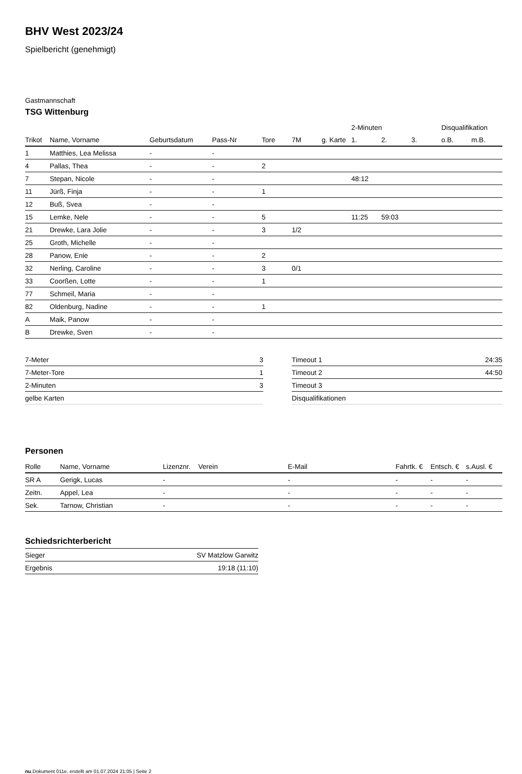BHV West 2023/24
Spielbericht (genehmigt)
Gastmannschaft
TSG Wittenburg
| | | | | | | | 2-Minuten | | | Disqualifikation | |
| --- | --- | --- | --- | --- | --- | --- | --- | --- | --- | --- | --- |
| Trikot | Name, Vorname | Geburtsdatum | Pass-Nr | Tore | 7M | g. Karte | 1. | 2. | 3. | o.B. | m.B. |
| 1 | Matthies, Lea Melissa | - | - | | | | | | | | |
| 4 | Pallas, Thea | - | - | 2 | | | | | | | |
| 7 | Stepan, Nicole | - | - | | | | 48:12 | | | | |
| 11 | Jürß, Finja | - | - | 1 | | | | | | | |
| 12 | Buß, Svea | - | - | | | | | | | | |
| 15 | Lemke, Nele | - | - | 5 | | | 11:25 | 59:03 | | | |
| 21 | Drewke, Lara Jolie | - | - | 3 | 1/2 | | | | | | |
| 25 | Groth, Michelle | - | - | | | | | | | | |
| 28 | Panow, Enie | - | - | 2 | | | | | | | |
| 32 | Nerling, Caroline | - | - | 3 | 0/1 | | | | | | |
| 33 | Coorßen, Lotte | - | - | 1 | | | | | | | |
| 77 | Schmeil, Maria | - | - | | | | | | | | |
| 82 | Oldenburg, Nadine | - | - | 1 | | | | | | | |
| A | Maik, Panow | - | - | | | | | | | | |
| B | Drewke, Sven | - | - | | | | | | | | |
| 7-Meter | 3 |
| 7-Meter-Tore | 1 |
| 2-Minuten | 3 |
| gelbe Karten | |
| Timeout 1 | 24:35 |
| Timeout 2 | 44:50 |
| Timeout 3 | |
| Disqualifikationen | |
Personen
| Rolle | Name, Vorname | Lizenznr. | Verein | E-Mail | Fahrtk. € | Entsch. € | s.Ausl. € |
| --- | --- | --- | --- | --- | --- | --- | --- |
| SR A | Gerigk, Lucas | - | | - | - | - | - |
| Zeitn. | Appel, Lea | - | | - | - | - | - |
| Sek. | Tarnow, Christian | - | | - | - | - | - |
Schiedsrichterbericht
| Sieger | SV Matzlow Garwitz |
| Ergebnis | 19:18 (11:10) |
nu.Dokument 011e, erstellt am 01.07.2024 21:05 | Seite 2